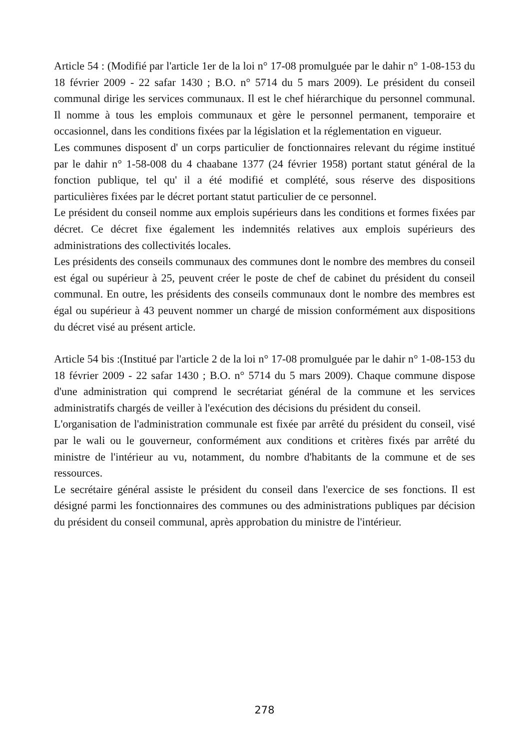Article 54 : (Modifié par l'article 1er de la loi n° 17-08 promulguée par le dahir n° 1-08-153 du 18 février 2009 - 22 safar 1430 ; B.O. n° 5714 du 5 mars 2009). Le président du conseil communal dirige les services communaux. Il est le chef hiérarchique du personnel communal. Il nomme à tous les emplois communaux et gère le personnel permanent, temporaire et occasionnel, dans les conditions fixées par la législation et la réglementation en vigueur.
Les communes disposent d' un corps particulier de fonctionnaires relevant du régime institué par le dahir n° 1-58-008 du 4 chaabane 1377 (24 février 1958) portant statut général de la fonction publique, tel qu' il a été modifié et complété, sous réserve des dispositions particulières fixées par le décret portant statut particulier de ce personnel.
Le président du conseil nomme aux emplois supérieurs dans les conditions et formes fixées par décret. Ce décret fixe également les indemnités relatives aux emplois supérieurs des administrations des collectivités locales.
Les présidents des conseils communaux des communes dont le nombre des membres du conseil est égal ou supérieur à 25, peuvent créer le poste de chef de cabinet du président du conseil communal. En outre, les présidents des conseils communaux dont le nombre des membres est égal ou supérieur à 43 peuvent nommer un chargé de mission conformément aux dispositions du décret visé au présent article.
Article 54 bis :(Institué par l'article 2 de la loi n° 17-08 promulguée par le dahir n° 1-08-153 du 18 février 2009 - 22 safar 1430 ; B.O. n° 5714 du 5 mars 2009). Chaque commune dispose d'une administration qui comprend le secrétariat général de la commune et les services administratifs chargés de veiller à l'exécution des décisions du président du conseil.
L'organisation de l'administration communale est fixée par arrêté du président du conseil, visé par le wali ou le gouverneur, conformément aux conditions et critères fixés par arrêté du ministre de l'intérieur au vu, notamment, du nombre d'habitants de la commune et de ses ressources.
Le secrétaire général assiste le président du conseil dans l'exercice de ses fonctions. Il est désigné parmi les fonctionnaires des communes ou des administrations publiques par décision du président du conseil communal, après approbation du ministre de l'intérieur.
278